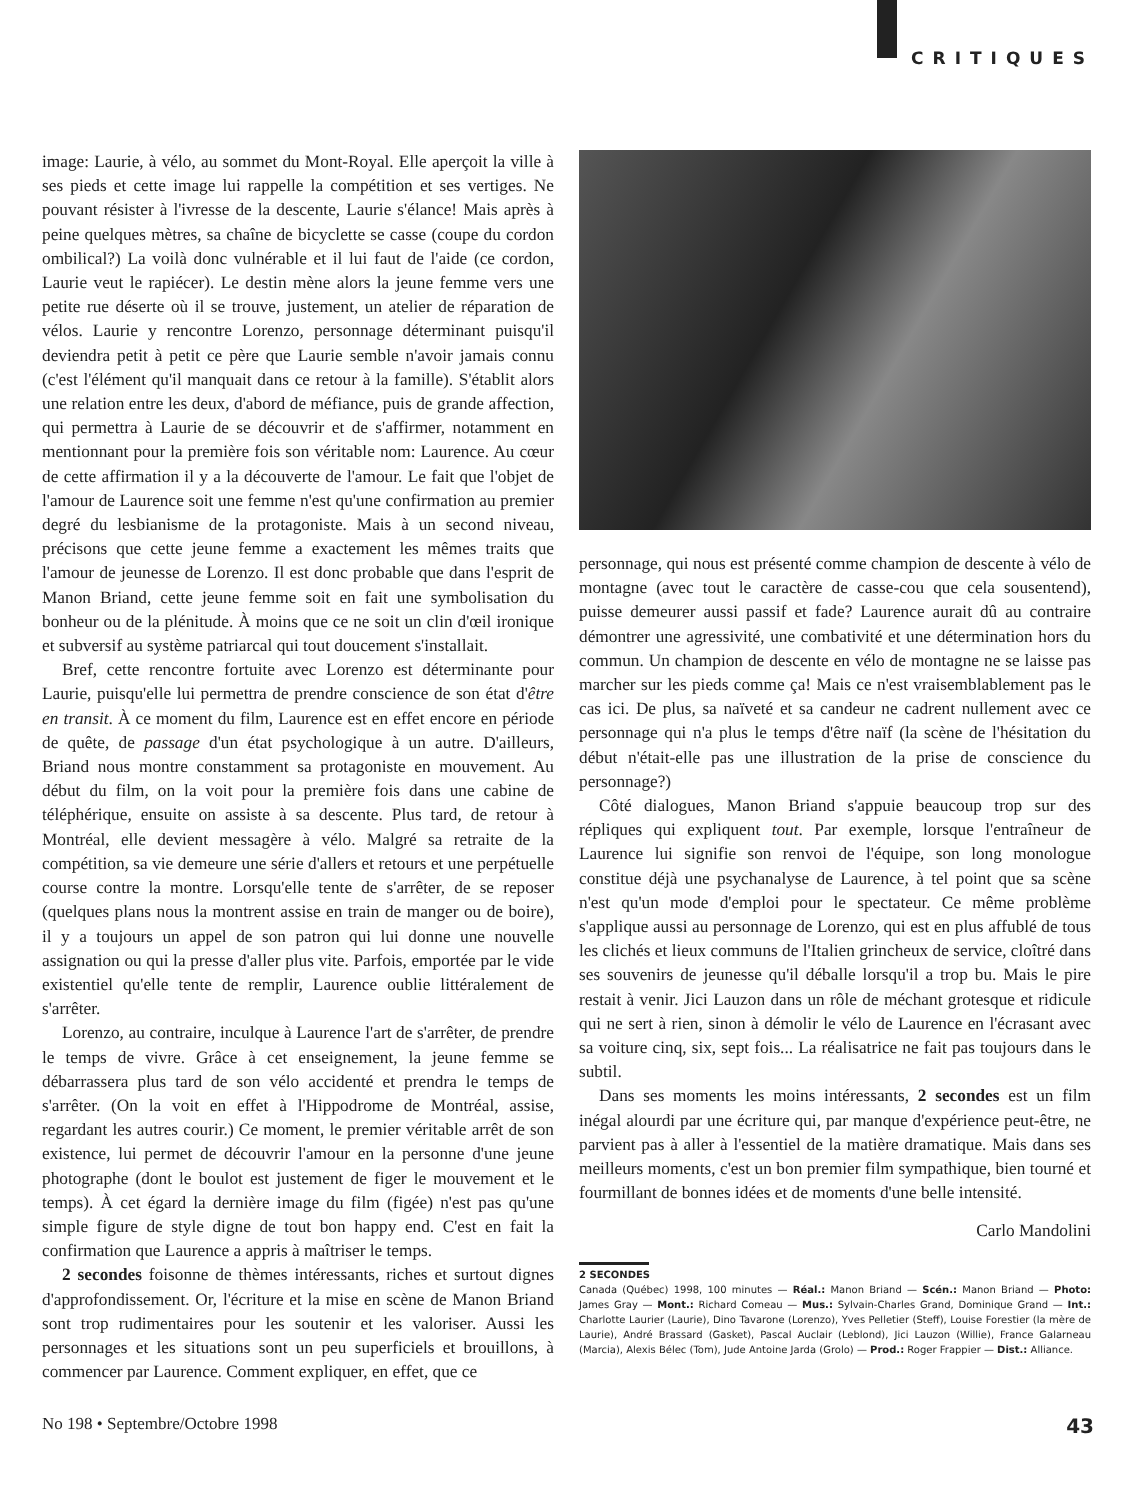CRITIQUES
image: Laurie, à vélo, au sommet du Mont-Royal. Elle aperçoit la ville à ses pieds et cette image lui rappelle la compétition et ses vertiges. Ne pouvant résister à l'ivresse de la descente, Laurie s'élance! Mais après à peine quelques mètres, sa chaîne de bicyclette se casse (coupe du cordon ombilical?) La voilà donc vulnérable et il lui faut de l'aide (ce cordon, Laurie veut le rapiécer). Le destin mène alors la jeune femme vers une petite rue déserte où il se trouve, justement, un atelier de réparation de vélos. Laurie y rencontre Lorenzo, personnage détermi­nant puisqu'il deviendra petit à petit ce père que Laurie semble n'avoir jamais connu (c'est l'élément qu'il manquait dans ce retour à la famille). S'établit alors une relation entre les deux, d'abord de méfiance, puis de grande affection, qui permettra à Laurie de se dé­couvrir et de s'affirmer, notamment en mentionnant pour la première fois son véritable nom: Laurence. Au cœur de cette affirmation il y a la découverte de l'amour. Le fait que l'objet de l'amour de Laurence soit une femme n'est qu'une confirmation au premier degré du lesbianisme de la protagoniste. Mais à un second niveau, précisons que cette jeune femme a exactement les mêmes traits que l'amour de jeunesse de Lorenzo. Il est donc probable que dans l'esprit de Manon Briand, cette jeune femme soit en fait une symbolisation du bonheur ou de la plénitude. À moins que ce ne soit un clin d'œil ironique et subversif au système patriarcal qui tout doucement s'installait.
Bref, cette rencontre fortuite avec Lorenzo est déterminante pour Laurie, puisqu'elle lui permettra de prendre conscience de son état d'être en transit. À ce moment du film, Laurence est en effet encore en période de quête, de passage d'un état psychologique à un autre. D'ailleurs, Briand nous montre constamment sa protagoniste en mouvement. Au début du film, on la voit pour la première fois dans une cabine de téléphérique, ensuite on assiste à sa descente. Plus tard, de retour à Montréal, elle devient messagère à vélo. Malgré sa retraite de la compétition, sa vie demeure une série d'allers et retours et une perpétuelle course contre la montre. Lorsqu'elle tente de s'arrêter, de se reposer (quelques plans nous la montrent assise en train de manger ou de boire), il y a toujours un appel de son patron qui lui donne une nouvelle assignation ou qui la presse d'aller plus vite. Parfois, empor­tée par le vide existentiel qu'elle tente de remplir, Laurence oublie littéralement de s'arrêter.
Lorenzo, au contraire, inculque à Laurence l'art de s'arrêter, de prendre le temps de vivre. Grâce à cet enseignement, la jeune femme se débarrassera plus tard de son vélo accidenté et prendra le temps de s'arrêter. (On la voit en effet à l'Hippodrome de Montréal, assise, regardant les autres courir.) Ce moment, le premier véritable arrêt de son existence, lui permet de découvrir l'amour en la personne d'une jeune photographe (dont le boulot est justement de figer le mouve­ment et le temps). À cet égard la dernière image du film (figée) n'est pas qu'une simple figure de style digne de tout bon happy end. C'est en fait la confirmation que Laurence a appris à maîtriser le temps.
2 secondes foisonne de thèmes intéressants, riches et surtout di­gnes d'approfondissement. Or, l'écriture et la mise en scène de Manon Briand sont trop rudimentaires pour les soutenir et les valoriser. Aussi les personnages et les situations sont un peu superficiels et brouillons, à commencer par Laurence. Comment expliquer, en effet, que ce
personnage, qui nous est présenté comme champion de descente à vélo de montagne (avec tout le caractère de casse-cou que cela sous­entend), puisse demeurer aussi passif et fade? Laurence aurait dû au contraire démontrer une agressivité, une combativité et une détermi­nation hors du commun. Un champion de descente en vélo de mon­tagne ne se laisse pas marcher sur les pieds comme ça! Mais ce n'est vraisemblablement pas le cas ici. De plus, sa naïveté et sa candeur ne cadrent nullement avec ce personnage qui n'a plus le temps d'être naïf (la scène de l'hésitation du début n'était-elle pas une illustration de la prise de conscience du personnage?)
Côté dialogues, Manon Briand s'appuie beaucoup trop sur des répliques qui expliquent tout. Par exemple, lorsque l'entraîneur de Laurence lui signifie son renvoi de l'équipe, son long monologue constitue déjà une psychanalyse de Laurence, à tel point que sa scène n'est qu'un mode d'emploi pour le spectateur. Ce même problème s'applique aussi au personnage de Lorenzo, qui est en plus affublé de tous les clichés et lieux communs de l'Italien grincheux de service, cloîtré dans ses souvenirs de jeunesse qu'il déballe lorsqu'il a trop bu. Mais le pire restait à venir. Jici Lauzon dans un rôle de méchant gro­tesque et ridicule qui ne sert à rien, sinon à démolir le vélo de Laurence en l'écrasant avec sa voiture cinq, six, sept fois... La réalisa­trice ne fait pas toujours dans le subtil.
Dans ses moments les moins intéressants, 2 secondes est un film inégal alourdi par une écriture qui, par manque d'expérience peut-être, ne parvient pas à aller à l'essentiel de la matière dramatique. Mais dans ses meilleurs moments, c'est un bon premier film sympa­thique, bien tourné et fourmillant de bonnes idées et de moments d'une belle intensité.
Carlo Mandolini
2 SECONDES
Canada (Québec) 1998, 100 minutes — Réal.: Manon Briand — Scén.: Manon Briand — Photo: James Gray — Mont.: Richard Comeau — Mus.: Sylvain-Charles Grand, Dominique Grand — Int.: Charlotte Laurier (Laurie), Dino Tavarone (Lorenzo), Yves Pelletier (Steff), Louise Forestier (la mère de Laurie), André Brassard (Gasket), Pascal Auclair (Leblond), Jici Lauzon (Willie), France Galarneau (Marcia), Alexis Bélec (Tom), Jude Antoine Jarda (Grolo) — Prod.: Roger Frappier — Dist.: Alliance.
No 198 • Septembre/Octobre 1998 43